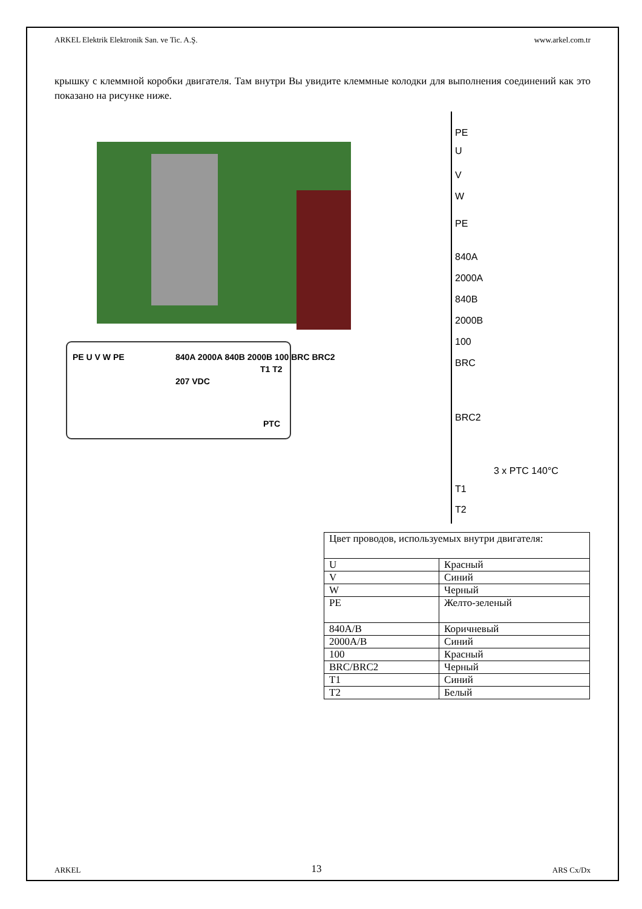ARKEL Elektrik Elektronik San. ve Tic. A.Ş. www.arkel.com.tr
крышку с клеммной коробки двигателя. Там внутри Вы увидите клеммные колодки для выполнения соединений как это показано на рисунке ниже.
PE U V W PE
840A 2000A 840B 2000B 100 BRC BRC2
207 VDC
T1 T2
PTC
PE
U
V
W
PE
840A
2000A
840B
2000B
100
BRC
BRC2
3 x PTC 140°C
T1
T2
| Цвет проводов, используемых внутри двигателя: | |
| U | Красный |
| V | Синий |
| W | Черный |
| PE | Желто-зеленый |
| 840A/B | Коричневый |
| 2000A/B | Синий |
| 100 | Красный |
| BRC/BRC2 | Черный |
| T1 | Синий |
| T2 | Белый |
ARKEL 13 ARS Cx/Dx